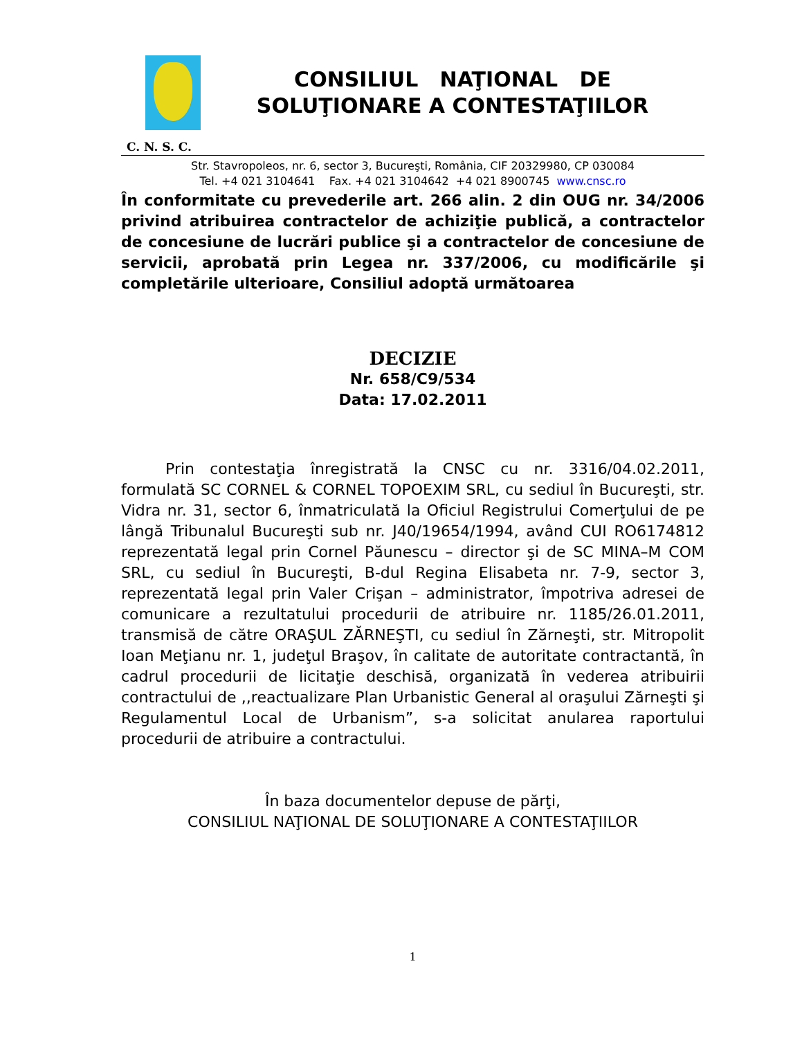CONSILIUL NAŢIONAL DE
SOLUŢIONARE A CONTESTAŢIILOR
C. N. S. C.
Str. Stavropoleos, nr. 6, sector 3, Bucureşti, România, CIF 20329980, CP 030084
Tel. +4 021 3104641 Fax. +4 021 3104642 +4 021 8900745 www.cnsc.ro
În conformitate cu prevederile art. 266 alin. 2 din OUG nr. 34/2006 privind atribuirea contractelor de achiziţie publică, a contractelor de concesiune de lucrări publice şi a contractelor de concesiune de servicii, aprobată prin Legea nr. 337/2006, cu modificările şi completările ulterioare, Consiliul adoptă următoarea
DECIZIE
Nr. 658/C9/534
Data: 17.02.2011
Prin contestaţia înregistrată la CNSC cu nr. 3316/04.02.2011, formulată SC CORNEL & CORNEL TOPOEXIM SRL, cu sediul în Bucureşti, str. Vidra nr. 31, sector 6, înmatriculată la Oficiul Registrului Comerţului de pe lângă Tribunalul Bucureşti sub nr. J40/19654/1994, având CUI RO6174812 reprezentată legal prin Cornel Păunescu – director şi de SC MINA–M COM SRL, cu sediul în Bucureşti, B-dul Regina Elisabeta nr. 7-9, sector 3, reprezentată legal prin Valer Crişan – administrator, împotriva adresei de comunicare a rezultatului procedurii de atribuire nr. 1185/26.01.2011, transmisă de către ORAŞUL ZĂRNEŞTI, cu sediul în Zărneşti, str. Mitropolit Ioan Meţianu nr. 1, judeţul Braşov, în calitate de autoritate contractantă, în cadrul procedurii de licitaţie deschisă, organizată în vederea atribuirii contractului de ,,reactualizare Plan Urbanistic General al oraşului Zărneşti şi Regulamentul Local de Urbanism”, s-a solicitat anularea raportului procedurii de atribuire a contractului.
În baza documentelor depuse de părţi,
CONSILIUL NAŢIONAL DE SOLUŢIONARE A CONTESTAŢIILOR
1